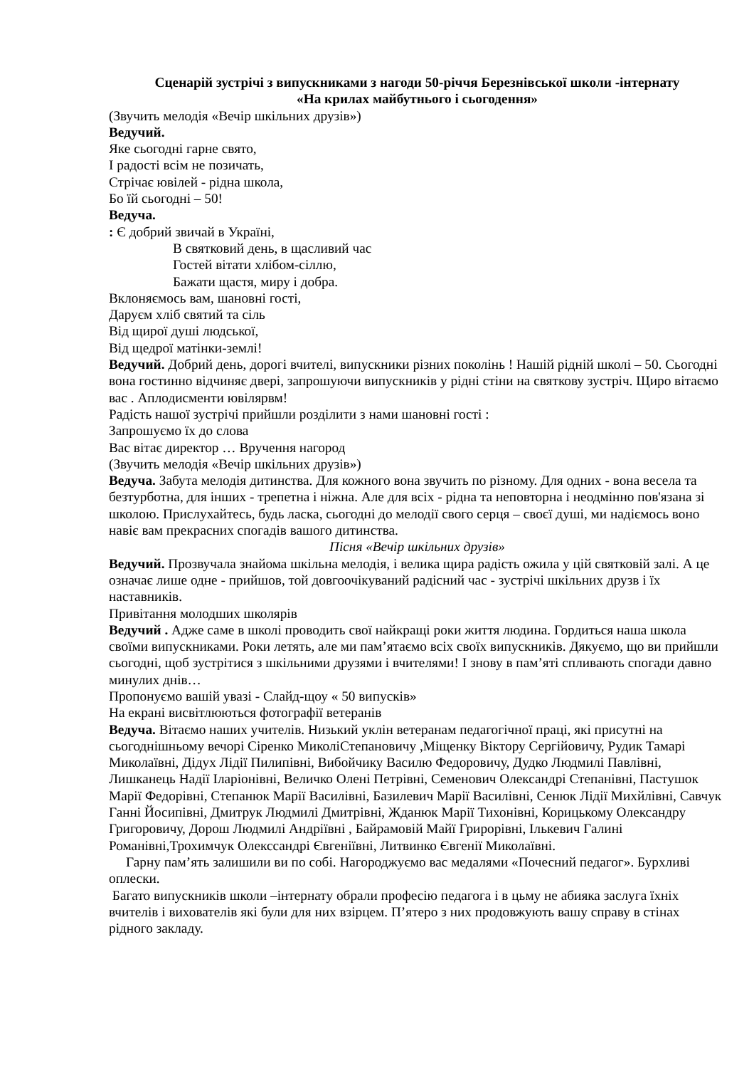Сценарій зустрічі з випускниками з нагоди 50-річчя Березнівської школи -інтернату
«На крилах майбутнього і сьогодення»
(Звучить мелодія «Вечір шкільних друзів»)
Ведучий.
Яке сьогодні гарне свято,
І радості всім не позичать,
Стрічає ювілей - рідна школа,
Бо їй сьогодні – 50!
Ведуча.
: Є добрий звичай в Україні,
В святковий день, в щасливий час
Гостей вітати хлібом-сіллю,
Бажати щастя, миру і добра.
Вклоняємось вам, шановні гості,
Даруєм хліб святий та сіль
Від щирої душі людської,
Від щедрої матінки-землі!
Ведучий. Добрий день, дорогі вчителі, випускники різних поколінь ! Нашій рідній школі – 50. Сьогодні вона гостинно відчиняє двері, запрошуючи випускників у рідні стіни на святкову зустріч. Щиро вітаємо вас . Аплодисменти ювілярвм!
Радість нашої зустрічі прийшли розділити з нами шановні гості :
Запрошуємо їх до слова
Вас вітає директор … Вручення нагород
(Звучить мелодія «Вечір шкільних друзів»)
Ведуча. Забута мелодія дитинства. Для кожного вона звучить по різному. Для одних - вона весела та безтурботна, для інших - трепетна і ніжна. Але для всіх - рідна та неповторна і неодмінно пов'язана зі школою. Прислухайтесь, будь ласка, сьогодні до мелодії свого серця – своєї душі, ми надіємось воно навіє вам прекрасних спогадів вашого дитинства.
Пісня «Вечір шкільних друзів»
Ведучий. Прозвучала знайома шкільна мелодія, і велика щира радість ожила у цій святковій залі. А це означає лише одне - прийшов, той довгоочікуваний радісний час - зустрічі шкільних друзв і їх наставників.
Привітання молодших школярів
Ведучий . Адже саме в школі проводить свої найкращі роки життя людина. Гордиться наша школа своїми випускниками. Роки летять, але ми пам’ятаємо всіх своїх випускників. Дякуємо, що ви прийшли сьогодні, щоб зустрітися з шкільними друзями і вчителями! І знову в пам’яті спливають спогади давно минулих днів…
Пропонуємо вашій увазі - Слайд-щоу « 50 випусків»
На екрані висвітлюються фотографії ветеранів
Ведуча. Вітаємо наших учителів. Низький уклін ветеранам педагогічної праці, які присутні на сьогоднішньому вечорі Сіренко МиколіСтепановичу ,Міщенку Віктору Сергійовичу, Рудик Тамарі Миколаївні, Дідух Лідії Пилипівні, Вибойчику Василю Федоровичу, Дудко Людмилі Павлівні, Лишканець Надії Іларіонівні, Величко Олені Петрівні, Семенович Олександрі Степанівні, Пастушок Марії Федорівні, Степанюк Марії Василівні, Базилевич Марії Василівні, Сенюк Лідії Михйлівні, Савчук Ганні Йосипівні, Дмитрук Людмилі Дмитрівні, Жданюк Марії Тихонівні, Корицькому Олександру Григоровичу, Дорош Людмилі Андріївні , Байрамовій Майї Грирорівні, Ількевич Галині Романівні,Трохимчук Олекссандрі Євгеніївні, Литвинко Євгенії Миколаївні.
Гарну пам’ять залишили ви по собі. Нагороджуємо вас медалями «Почесний педагог». Бурхливі оплески.
Багато випускників школи –інтернату обрали професію педагога і в цьму не абияка заслуга їхніх вчителів і вихователів які були для них взірцем. П’ятеро з них продовжують вашу справу в стінах рідного закладу.